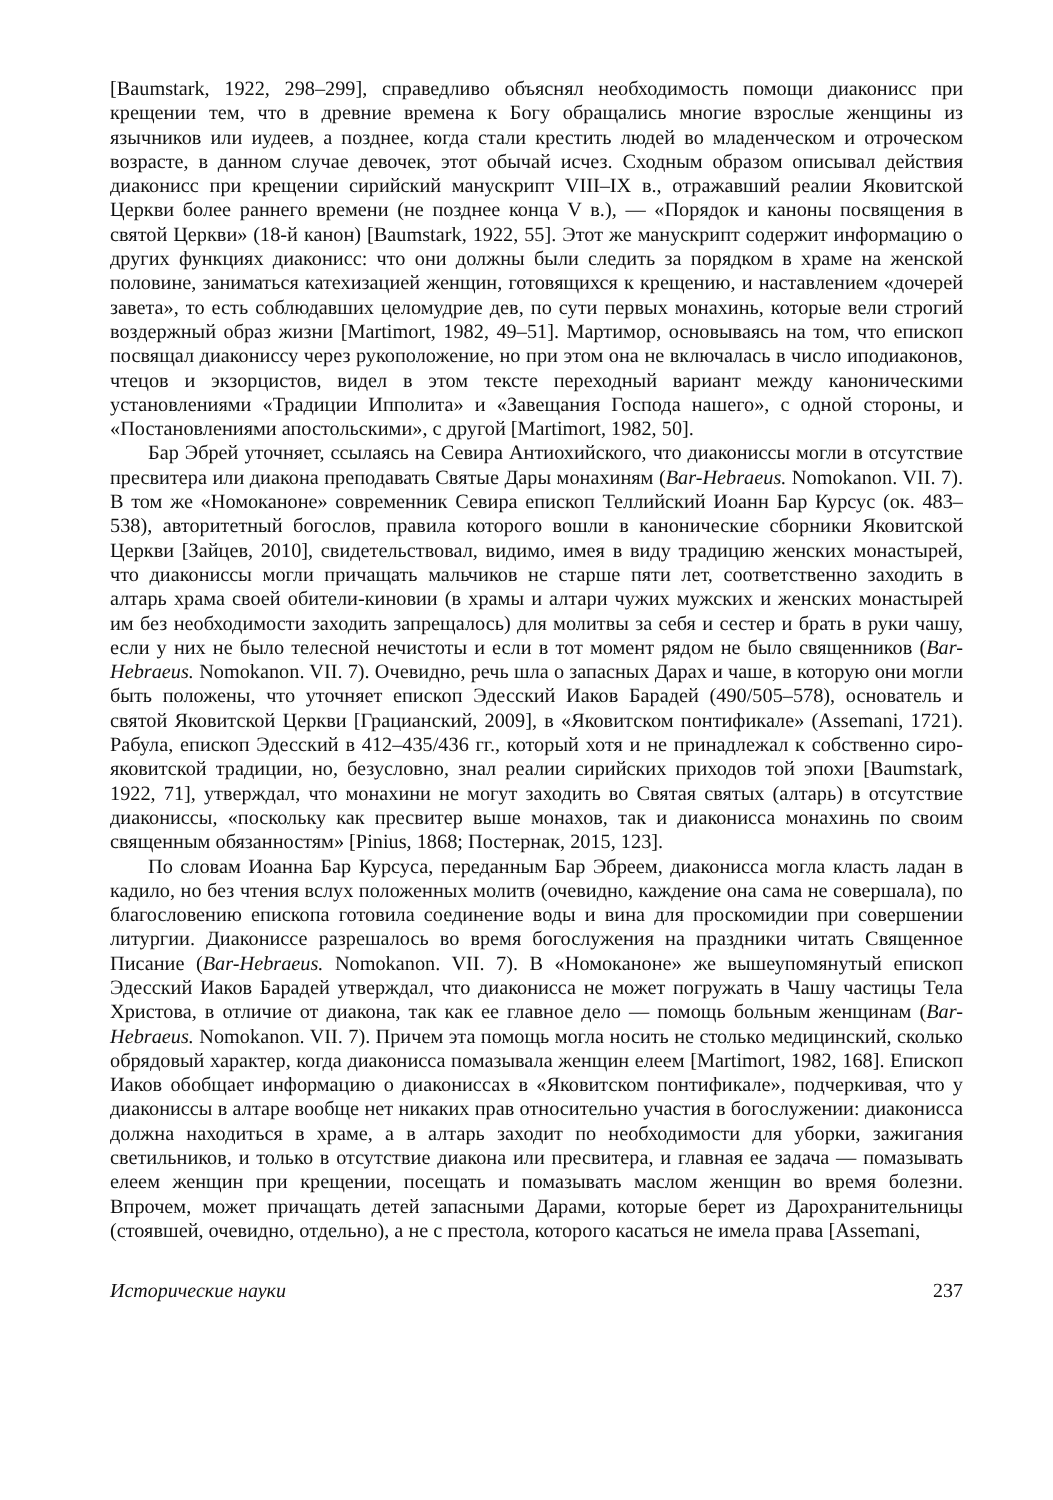[Baumstark, 1922, 298–299], справедливо объяснял необходимость помощи диаконисс при крещении тем, что в древние времена к Богу обращались многие взрослые женщины из язычников или иудеев, а позднее, когда стали крестить людей во младенческом и отроческом возрасте, в данном случае девочек, этот обычай исчез. Сходным образом описывал действия диаконисс при крещении сирийский манускрипт VIII–IX в., отражавший реалии Яковитской Церкви более раннего времени (не позднее конца V в.), — «Порядок и каноны посвящения в святой Церкви» (18-й канон) [Baumstark, 1922, 55]. Этот же манускрипт содержит информацию о других функциях диаконисс: что они должны были следить за порядком в храме на женской половине, заниматься катехизацией женщин, готовящихся к крещению, и наставлением «дочерей завета», то есть соблюдавших целомудрие дев, по сути первых монахинь, которые вели строгий воздержный образ жизни [Martimort, 1982, 49–51]. Мартимор, основываясь на том, что епископ посвящал диакониссу через рукоположение, но при этом она не включалась в число иподиаконов, чтецов и экзорцистов, видел в этом тексте переходный вариант между каноническими установлениями «Традиции Ипполита» и «Завещания Господа нашего», с одной стороны, и «Постановлениями апостольскими», с другой [Martimort, 1982, 50].
Бар Эбрей уточняет, ссылаясь на Севира Антиохийского, что диакониссы могли в отсутствие пресвитера или диакона преподавать Святые Дары монахиням (Bar-Hebraeus. Nomokanon. VII. 7). В том же «Номоканоне» современник Севира епископ Теллийский Иоанн Бар Курсус (ок. 483–538), авторитетный богослов, правила которого вошли в канонические сборники Яковитской Церкви [Зайцев, 2010], свидетельствовал, видимо, имея в виду традицию женских монастырей, что диакониссы могли причащать мальчиков не старше пяти лет, соответственно заходить в алтарь храма своей обители-киновии (в храмы и алтари чужих мужских и женских монастырей им без необходимости заходить запрещалось) для молитвы за себя и сестер и брать в руки чашу, если у них не было телесной нечистоты и если в тот момент рядом не было священников (Bar-Hebraeus. Nomokanon. VII. 7). Очевидно, речь шла о запасных Дарах и чаше, в которую они могли быть положены, что уточняет епископ Эдесский Иаков Барадей (490/505–578), основатель и святой Яковитской Церкви [Грацианский, 2009], в «Яковитском понтификале» (Assemani, 1721). Рабула, епископ Эдесский в 412–435/436 гг., который хотя и не принадлежал к собственно сиро-яковитской традиции, но, безусловно, знал реалии сирийских приходов той эпохи [Baumstark, 1922, 71], утверждал, что монахини не могут заходить во Святая святых (алтарь) в отсутствие диакониссы, «поскольку как пресвитер выше монахов, так и диаконисса монахинь по своим священным обязанностям» [Pinius, 1868; Постернак, 2015, 123].
По словам Иоанна Бар Курсуса, переданным Бар Эбреем, диаконисса могла класть ладан в кадило, но без чтения вслух положенных молитв (очевидно, каждение она сама не совершала), по благословению епископа готовила соединение воды и вина для проскомидии при совершении литургии. Диакониссе разрешалось во время богослужения на праздники читать Священное Писание (Bar-Hebraeus. Nomokanon. VII. 7). В «Номоканоне» же вышеупомянутый епископ Эдесский Иаков Барадей утверждал, что диаконисса не может погружать в Чашу частицы Тела Христова, в отличие от диакона, так как ее главное дело — помощь больным женщинам (Bar-Hebraeus. Nomokanon. VII. 7). Причем эта помощь могла носить не столько медицинский, сколько обрядовый характер, когда диаконисса помазывала женщин елеем [Martimort, 1982, 168]. Епископ Иаков обобщает информацию о диакониссах в «Яковитском понтификале», подчеркивая, что у диакониссы в алтаре вообще нет никаких прав относительно участия в богослужении: диаконисса должна находиться в храме, а в алтарь заходит по необходимости для уборки, зажигания светильников, и только в отсутствие диакона или пресвитера, и главная ее задача — помазывать елеем женщин при крещении, посещать и помазывать маслом женщин во время болезни. Впрочем, может причащать детей запасными Дарами, которые берет из Дарохранительницы (стоявшей, очевидно, отдельно), а не с престола, которого касаться не имела права [Assemani,
Исторические науки 237